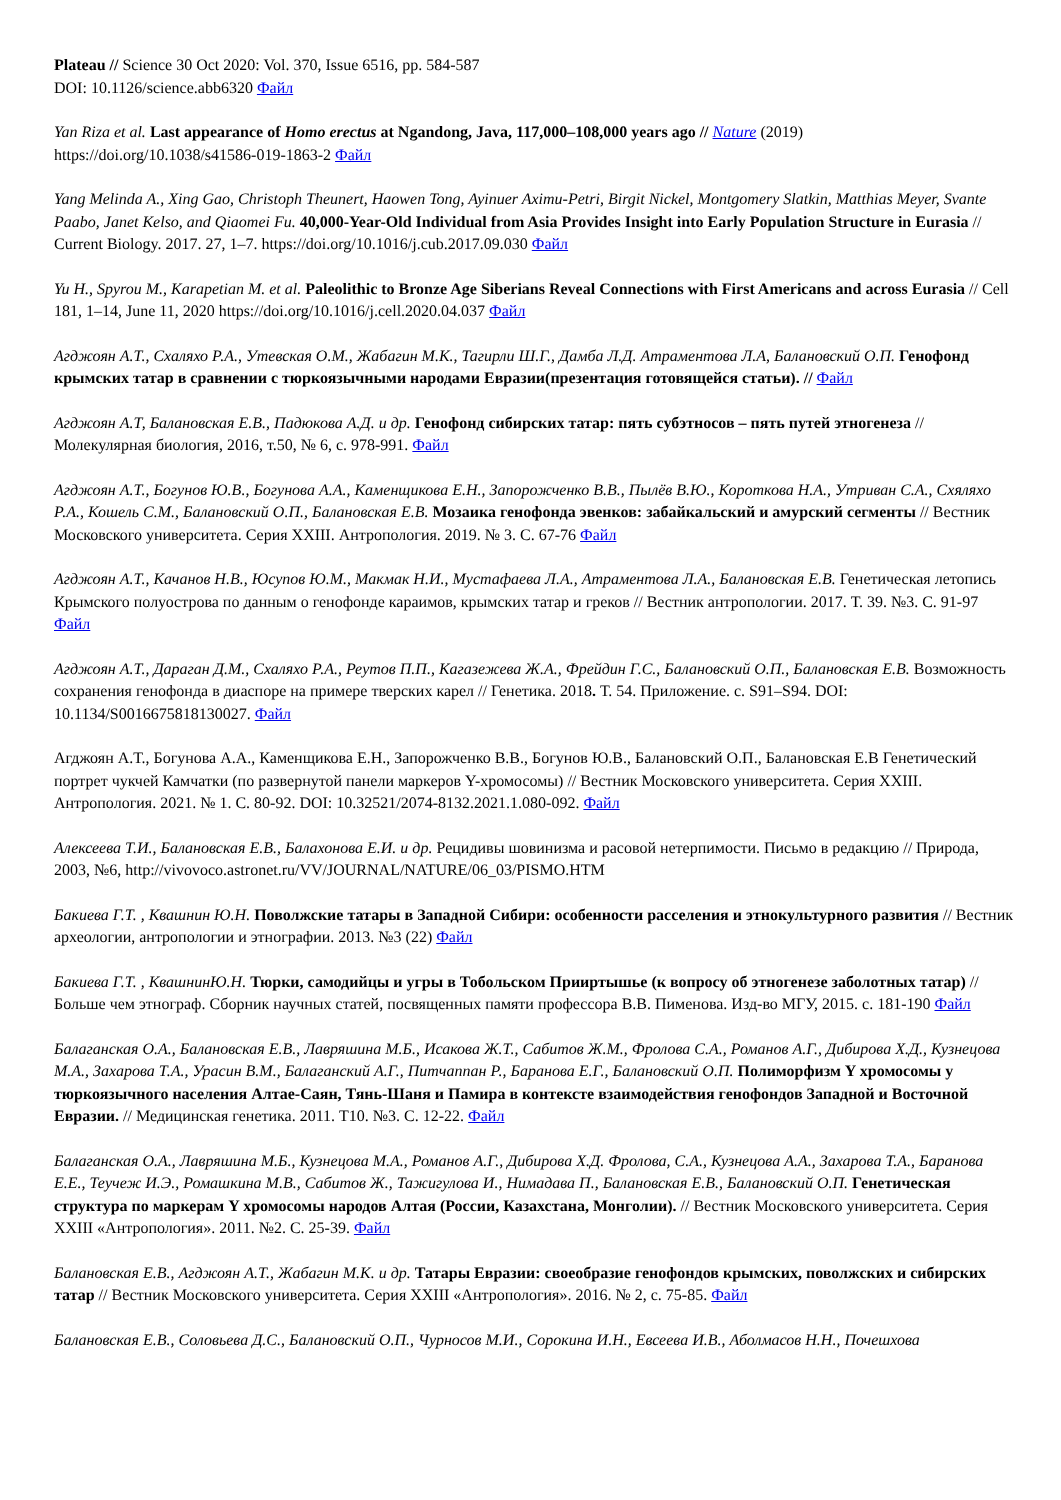Plateau // Science 30 Oct 2020: Vol. 370, Issue 6516, pp. 584-587
DOI: 10.1126/science.abb6320 Файл
Yan Riza et al. Last appearance of Homo erectus at Ngandong, Java, 117,000–108,000 years ago // Nature (2019)
https://doi.org/10.1038/s41586-019-1863-2 Файл
Yang Melinda A., Xing Gao, Christoph Theunert, Haowen Tong, Ayinuer Aximu-Petri, Birgit Nickel, Montgomery Slatkin, Matthias Meyer, Svante Paabo, Janet Kelso, and Qiaomei Fu. 40,000-Year-Old Individual from Asia Provides Insight into Early Population Structure in Eurasia // Current Biology. 2017. 27, 1–7. https://doi.org/10.1016/j.cub.2017.09.030 Файл
Yu H., Spyrou M., Karapetian M. et al. Paleolithic to Bronze Age Siberians Reveal Connections with First Americans and across Eurasia // Cell 181, 1–14, June 11, 2020 https://doi.org/10.1016/j.cell.2020.04.037 Файл
Агджоян А.Т., Схаляхо Р.А., Утевская О.М., Жабагин М.К., Тагирли Ш.Г., Дамба Л.Д. Атраментова Л.А, Балановский О.П. Генофонд крымских татар в сравнении с тюркоязычными народами Евразии(презентация готовящейся статьи). // Файл
Агджоян А.Т, Балановская Е.В., Падюкова А.Д. и др. Генофонд сибирских татар: пять субэтносов – пять путей этногенеза // Молекулярная биология, 2016, т.50, № 6, с. 978-991. Файл
Агджоян А.Т., Богунов Ю.В., Богунова А.А., Каменщикова Е.Н., Запорожченко В.В., Пылёв В.Ю., Короткова Н.А., Утриван С.А., Схяляхо Р.А., Кошель С.М., Балановский О.П., Балановская Е.В. Мозаика генофонда эвенков: забайкальский и амурский сегменты // Вестник Московского университета. Серия XXIII. Антропология. 2019. № 3. С. 67-76 Файл
Агджоян А.Т., Качанов Н.В., Юсупов Ю.М., Макмак Н.И., Мустафаева Л.А., Атраментова Л.А., Балановская Е.В. Генетическая летопись Крымского полуострова по данным о генофонде караимов, крымских татар и греков // Вестник антропологии. 2017. Т. 39. №3. С. 91-97 Файл
Агджоян А.Т., Дараган Д.М., Схаляхо Р.А., Реутов П.П., Кагазежева Ж.А., Фрейдин Г.С., Балановский О.П., Балановская Е.В. Возможность сохранения генофонда в диаспоре на примере тверских карел // Генетика. 2018. Т. 54. Приложение. с. S91–S94. DOI: 10.1134/S0016675818130027. Файл
Агджоян А.Т., Богунова А.А., Каменщикова Е.Н., Запорожченко В.В., Богунов Ю.В., Балановский О.П., Балановская Е.В Генетический портрет чукчей Камчатки (по развернутой панели маркеров Y-хромосомы) // Вестник Московского университета. Серия XXIII. Антропология. 2021. № 1. С. 80-92. DOI: 10.32521/2074-8132.2021.1.080-092. Файл
Алексеева Т.И., Балановская Е.В., Балахонова Е.И. и др. Рецидивы шовинизма и расовой нетерпимости. Письмо в редакцию // Природа, 2003, №6, http://vivovoco.astronet.ru/VV/JOURNAL/NATURE/06_03/PISMO.HTM
Бакиева Г.Т. , Квашнин Ю.Н. Поволжские татары в Западной Сибири: особенности расселения и этнокультурного развития // Вестник археологии, антропологии и этнографии. 2013. №3 (22) Файл
Бакиева Г.Т. , КвашнинЮ.Н. Тюрки, самодийцы и угры в Тобольском Прииртышье (к вопросу об этногенезе заболотных татар) // Больше чем этнограф. Сборник научных статей, посвященных памяти профессора В.В. Пименова. Изд-во МГУ, 2015. с. 181-190 Файл
Балаганская О.А., Балановская Е.В., Лавряшина М.Б., Исакова Ж.Т., Сабитов Ж.М., Фролова С.А., Романов А.Г., Дибирова Х.Д., Кузнецова М.А., Захарова Т.А., Урасин В.М., Балаганский А.Г., Питчаппан Р., Баранова Е.Г., Балановский О.П. Полиморфизм Y хромосомы у тюркоязычного населения Алтае-Саян, Тянь-Шаня и Памира в контексте взаимодействия генофондов Западной и Восточной Евразии. // Медицинская генетика. 2011. Т10. №3. С. 12-22. Файл
Балаганская О.А., Лавряшина М.Б., Кузнецова М.А., Романов А.Г., Дибирова Х.Д. Фролова, С.А., Кузнецова А.А., Захарова Т.А., Баранова Е.Е., Теучеж И.Э., Ромашкина М.В., Сабитов Ж., Тажигулова И., Нимадава П., Балановская Е.В., Балановский О.П. Генетическая структура по маркерам Y хромосомы народов Алтая (России, Казахстана, Монголии). // Вестник Московского университета. Серия XXIII «Антропология». 2011. №2. С. 25-39. Файл
Балановская Е.В., Агджоян А.Т., Жабагин М.К. и др. Татары Евразии: своеобразие генофондов крымских, поволжских и сибирских татар // Вестник Московского университета. Серия XXIII «Антропология». 2016. № 2, с. 75-85. Файл
Балановская Е.В., Соловьева Д.С., Балановский О.П., Чурносов М.И., Сорокина И.Н., Евсеева И.В., Аболмасов Н.Н., Почешхова